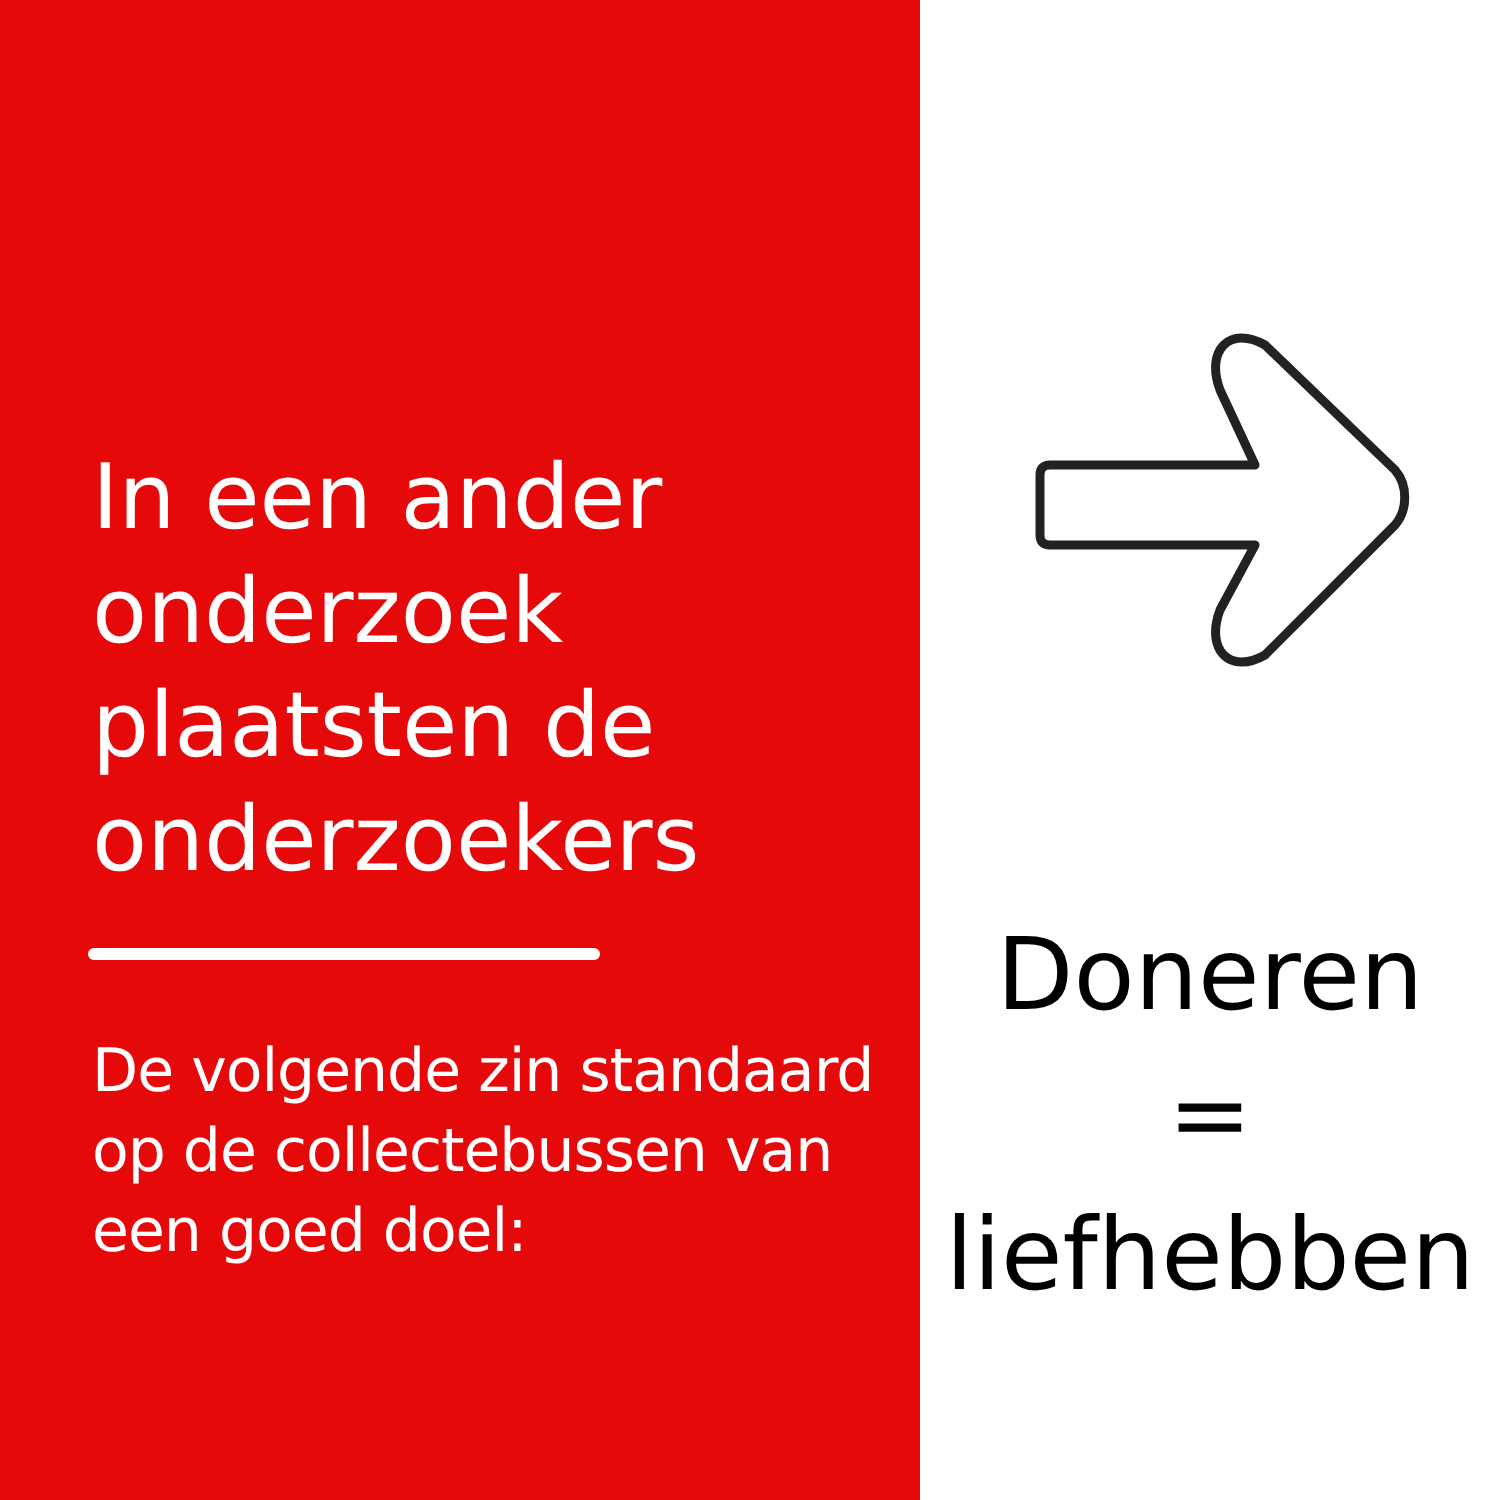In een ander
onderzoek
plaatsten de
onderzoekers
De volgende zin standaard
op de collectebussen van
een goed doel:
Doneren
=
liefhebben